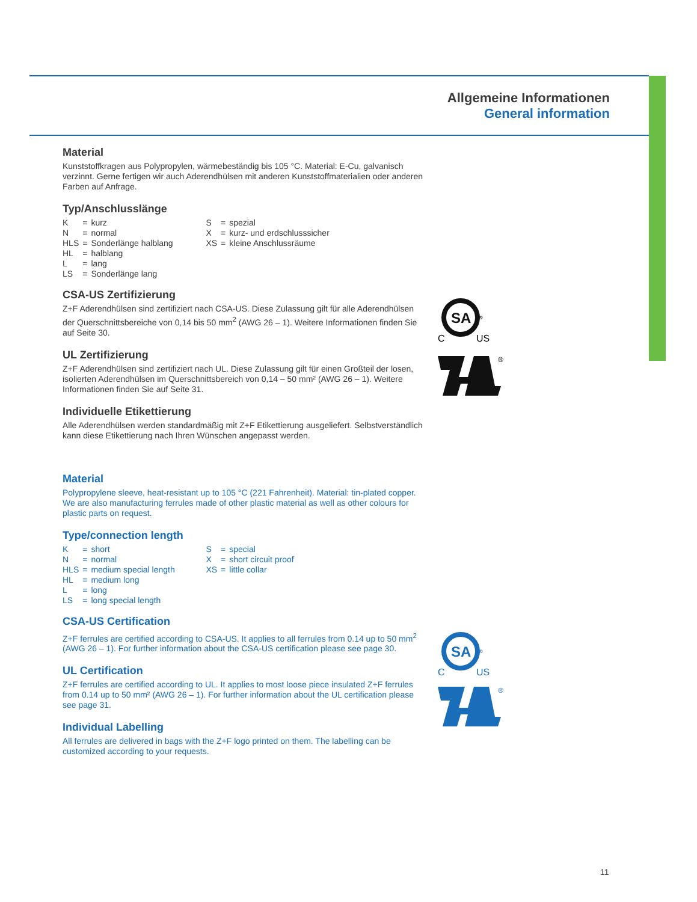Allgemeine Informationen
General information
Material
Kunststoffkragen aus Polypropylen, wärmebeständig bis 105 °C. Material: E-Cu, galvanisch verzinnt. Gerne fertigen wir auch Aderendhülsen mit anderen Kunststoffmaterialien oder anderen Farben auf Anfrage.
Typ/Anschlusslänge
| K | = | kurz | S | = | spezial |
| N | = | normal | X | = | kurz- und erdschlusssicher |
| HLS | = | Sonderlänge halblang | XS | = | kleine Anschlussräume |
| HL | = | halblang | | | |
| L | = | lang | | | |
| LS | = | Sonderlänge lang | | | |
CSA-US Zertifizierung
Z+F Aderendhülsen sind zertifiziert nach CSA-US. Diese Zulassung gilt für alle Aderendhülsen der Querschnittsbereiche von 0,14 bis 50 mm<sup>2</sup> (AWG 26 – 1). Weitere Informationen finden Sie auf Seite 30.
UL Zertifizierung
Z+F Aderendhülsen sind zertifiziert nach UL. Diese Zulassung gilt für einen Großteil der losen, isolierten Aderendhülsen im Querschnittsbereich von 0,14 – 50 mm² (AWG 26 – 1). Weitere Informationen finden Sie auf Seite 31.
Individuelle Etikettierung
Alle Aderendhülsen werden standardmäßig mit Z+F Etikettierung ausgeliefert. Selbstverständlich kann diese Etikettierung nach Ihren Wünschen angepasst werden.
Material
Polypropylene sleeve, heat-resistant up to 105 °C (221 Fahrenheit). Material: tin-plated copper. We are also manufacturing ferrules made of other plastic material as well as other colours for plastic parts on request.
Type/connection length
| K | = | short | S | = | special |
| N | = | normal | X | = | short circuit proof |
| HLS | = | medium special length | XS | = | little collar |
| HL | = | medium long | | | |
| L | = | long | | | |
| LS | = | long special length | | | |
CSA-US Certification
Z+F ferrules are certified according to CSA-US. It applies to all ferrules from 0.14 up to 50 mm<sup>2</sup> (AWG 26 – 1). For further information about the CSA-US certification please see page 30.
UL Certification
Z+F ferrules are certified according to UL. It applies to most loose piece insulated Z+F ferrules from 0.14 up to 50 mm² (AWG 26 – 1). For further information about the UL certification please see page 31.
Individual Labelling
All ferrules are delivered in bags with the Z+F logo printed on them. The labelling can be customized according to your requests.
SA
®
C
US
®
SA
®
C
US
®
11